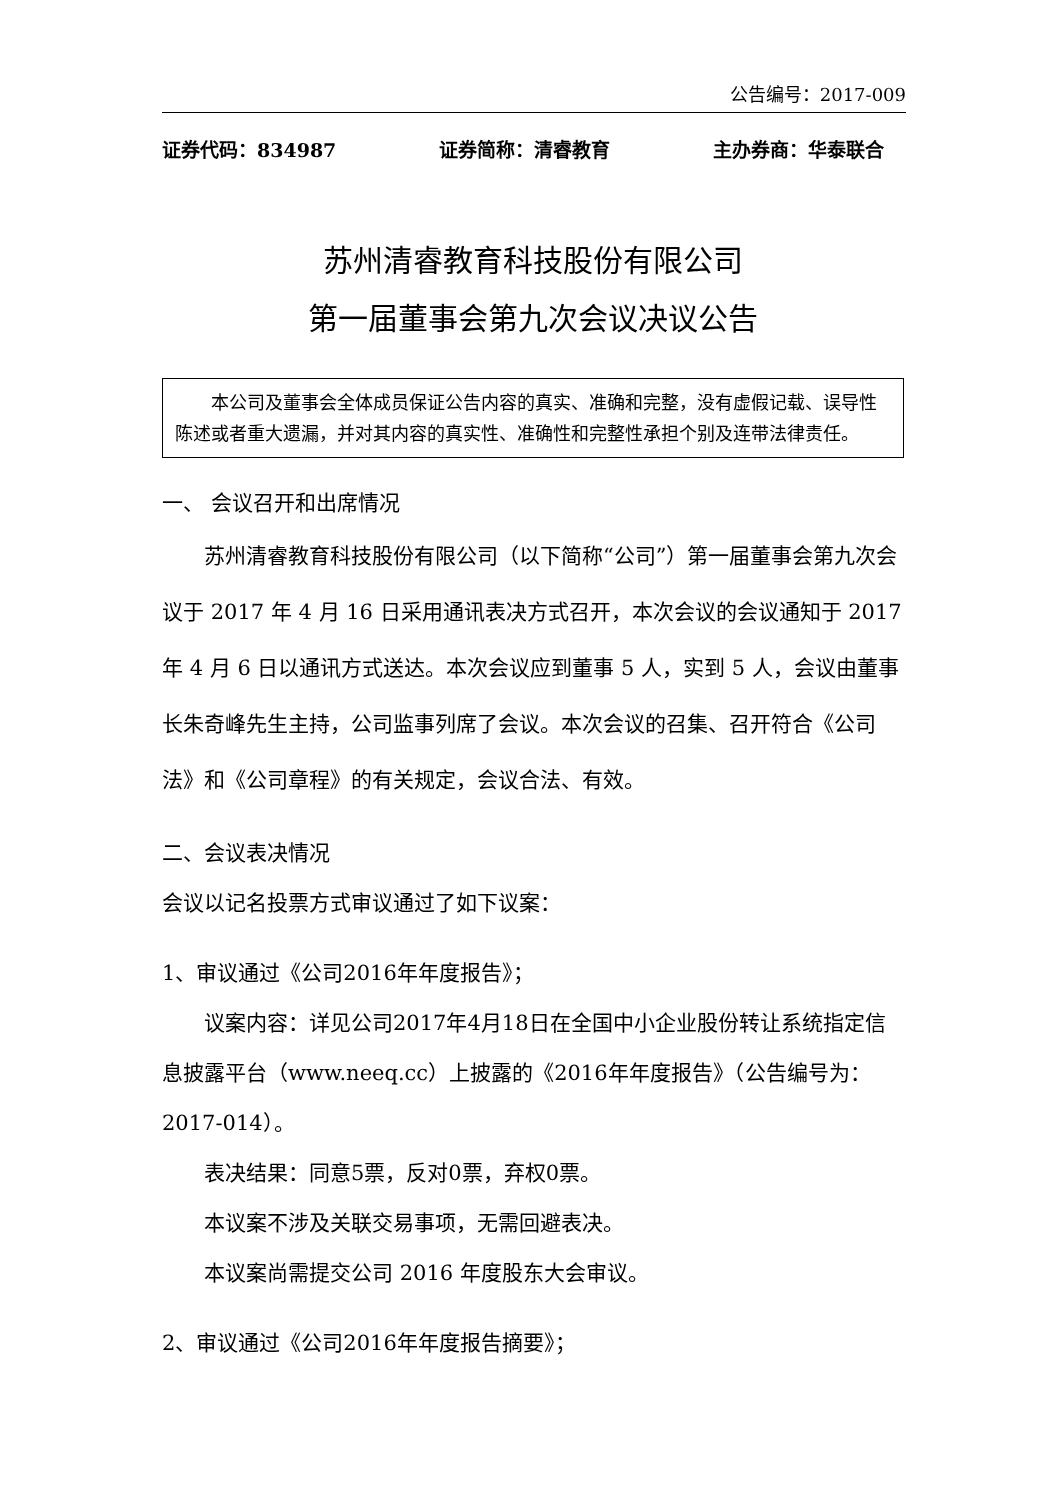公告编号：2017-009
证券代码：834987 证券简称：清睿教育 主办券商：华泰联合
苏州清睿教育科技股份有限公司
第一届董事会第九次会议决议公告
本公司及董事会全体成员保证公告内容的真实、准确和完整，没有虚假记载、误导性陈述或者重大遗漏，并对其内容的真实性、准确性和完整性承担个别及连带法律责任。
一、 会议召开和出席情况
苏州清睿教育科技股份有限公司（以下简称“公司”）第一届董事会第九次会议于 2017 年 4 月 16 日采用通讯表决方式召开，本次会议的会议通知于 2017 年 4 月 6 日以通讯方式送达。本次会议应到董事 5 人，实到 5 人，会议由董事长朱奇峰先生主持，公司监事列席了会议。本次会议的召集、召开符合《公司法》和《公司章程》的有关规定，会议合法、有效。
二、会议表决情况
会议以记名投票方式审议通过了如下议案：
1、审议通过《公司2016年年度报告》；
议案内容：详见公司2017年4月18日在全国中小企业股份转让系统指定信息披露平台（www.neeq.cc）上披露的《2016年年度报告》（公告编号为：2017-014）。
表决结果：同意5票，反对0票，弃权0票。
本议案不涉及关联交易事项，无需回避表决。
本议案尚需提交公司 2016 年度股东大会审议。
2、审议通过《公司2016年年度报告摘要》；